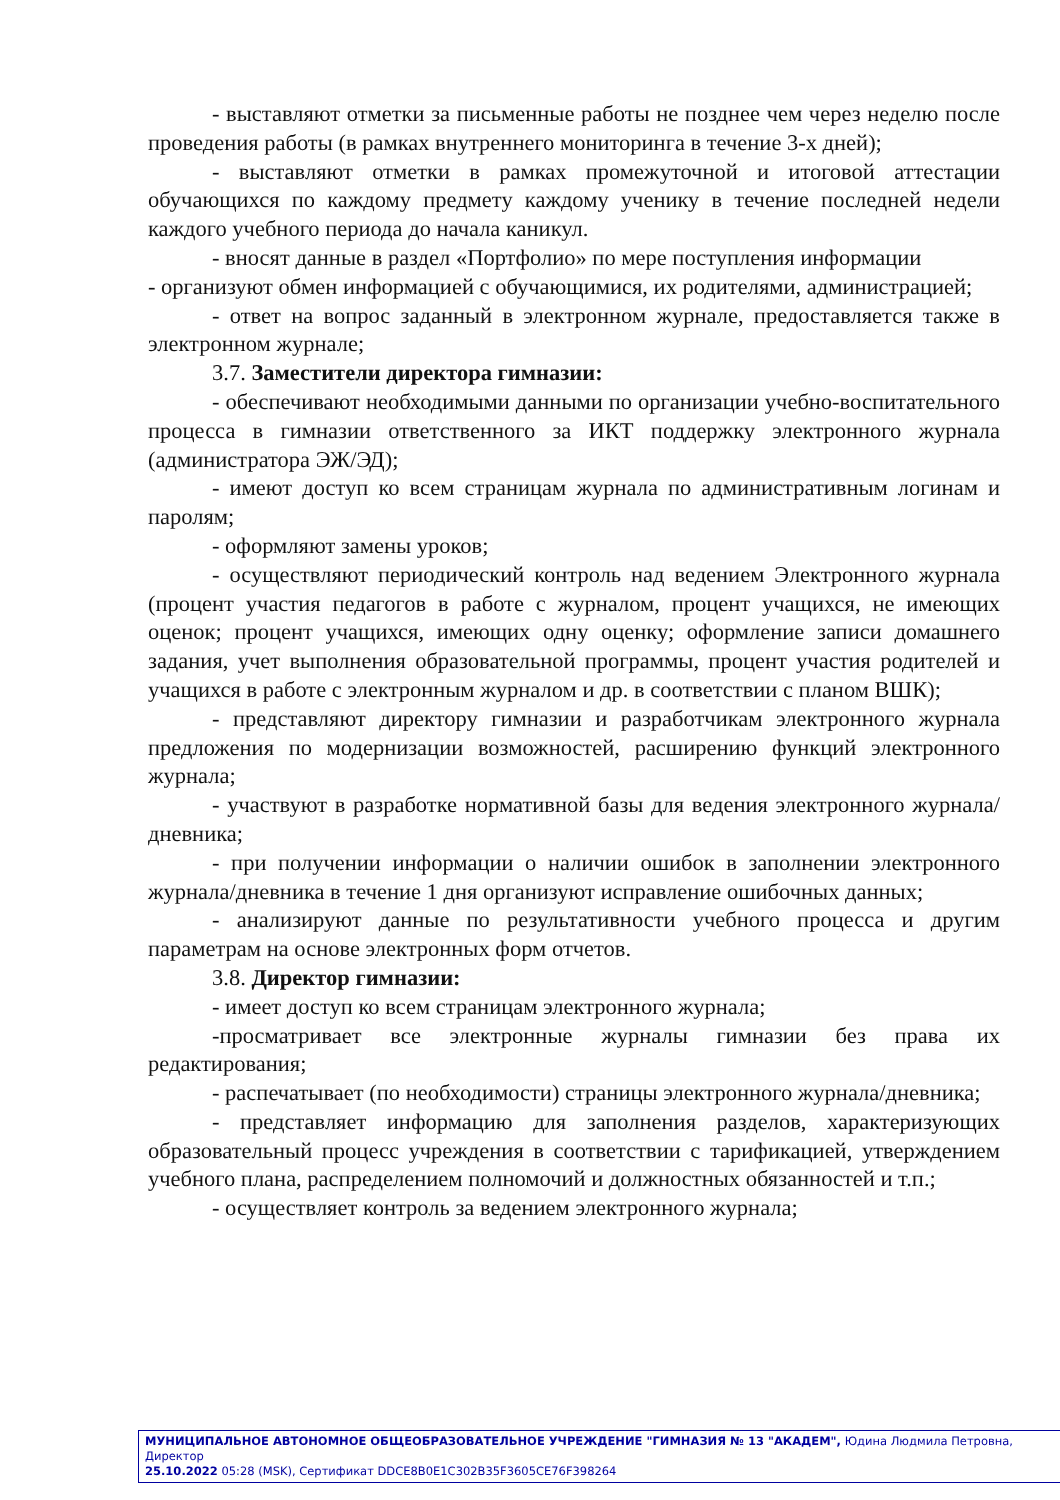- выставляют отметки за письменные работы не позднее чем через неделю после проведения работы (в рамках внутреннего мониторинга в течение 3-х дней);
- выставляют отметки в рамках промежуточной и итоговой аттестации обучающихся по каждому предмету каждому ученику в течение последней недели каждого учебного периода до начала каникул.
- вносят данные в раздел «Портфолио» по мере поступления информации
- организуют обмен информацией с обучающимися, их родителями, администрацией;
- ответ на вопрос заданный в электронном журнале, предоставляется также в электронном журнале;
3.7. Заместители директора гимназии:
- обеспечивают необходимыми данными по организации учебно-воспитательного процесса в гимназии ответственного за ИКТ поддержку электронного журнала (администратора ЭЖ/ЭД);
- имеют доступ ко всем страницам журнала по административным логинам и паролям;
- оформляют замены уроков;
- осуществляют периодический контроль над ведением Электронного журнала (процент участия педагогов в работе с журналом, процент учащихся, не имеющих оценок; процент учащихся, имеющих одну оценку; оформление записи домашнего задания, учет выполнения образовательной программы, процент участия родителей и учащихся в работе с электронным журналом и др. в соответствии с планом ВШК);
- представляют директору гимназии и разработчикам электронного журнала предложения по модернизации возможностей, расширению функций электронного журнала;
- участвуют в разработке нормативной базы для ведения электронного журнала/дневника;
- при получении информации о наличии ошибок в заполнении электронного журнала/дневника в течение 1 дня организуют исправление ошибочных данных;
- анализируют данные по результативности учебного процесса и другим параметрам на основе электронных форм отчетов.
3.8. Директор гимназии:
- имеет доступ ко всем страницам электронного журнала;
-просматривает все электронные журналы гимназии без права их редактирования;
- распечатывает (по необходимости) страницы электронного журнала/дневника;
- представляет информацию для заполнения разделов, характеризующих образовательный процесс учреждения в соответствии с тарификацией, утверждением учебного плана, распределением полномочий и должностных обязанностей и т.п.;
- осуществляет контроль за ведением электронного журнала;
МУНИЦИПАЛЬНОЕ АВТОНОМНОЕ ОБЩЕОБРАЗОВАТЕЛЬНОЕ УЧРЕЖДЕНИЕ "ГИМНАЗИЯ № 13 "АКАДЕМ", Юдина Людмила Петровна, Директор
25.10.2022 05:28 (MSK), Сертификат DDCE8B0E1C302B35F3605CE76F398264